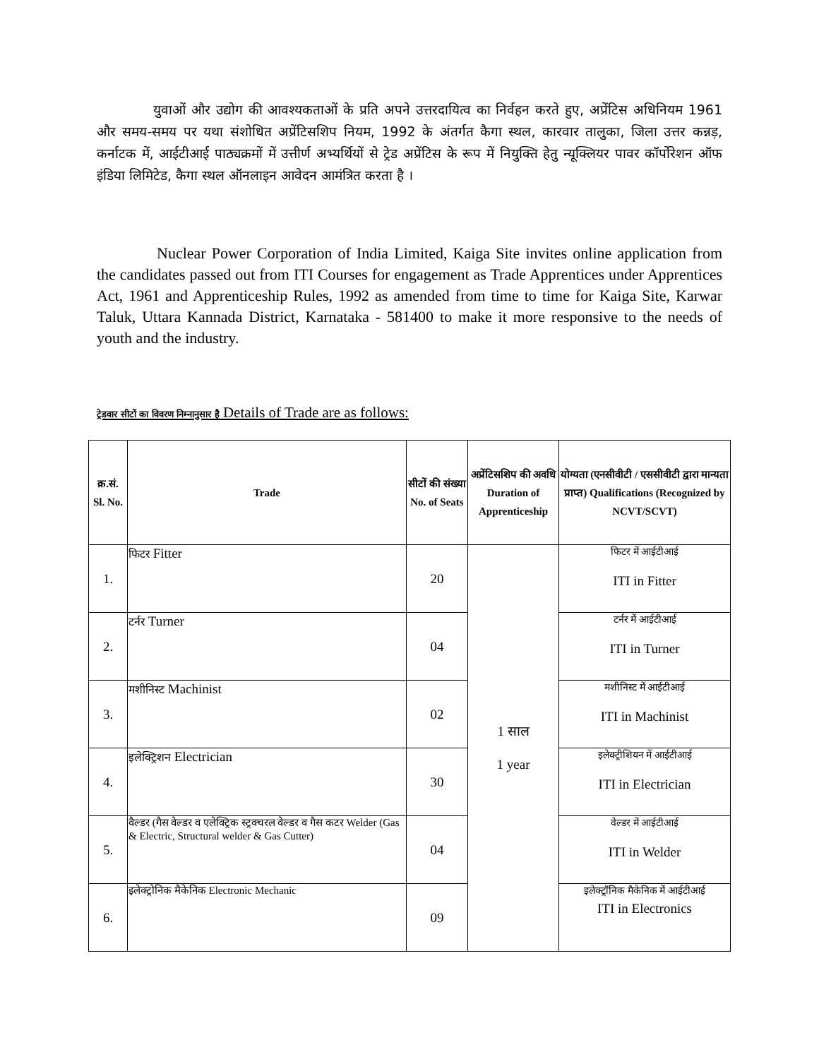युवाओं और उद्योग की आवश्यकताओं के प्रति अपने उत्तरदायित्व का निर्वहन करते हुए, अप्रेंटिस अधिनियम 1961 और समय-समय पर यथा संशोधित अप्रेंटिसशिप नियम, 1992 के अंतर्गत कैगा स्थल, कारवार तालुका, जिला उत्तर कन्नड़, कर्नाटक में, आईटीआई पाठ्यक्रमों में उत्तीर्ण अभ्यर्थियों से ट्रेड अप्रेंटिस के रूप में नियुक्ति हेतु न्यूक्लियर पावर कॉर्पोरेशन ऑफ इंडिया लिमिटेड, कैगा स्थल ऑनलाइन आवेदन आमंत्रित करता है ।
Nuclear Power Corporation of India Limited, Kaiga Site invites online application from the candidates passed out from ITI Courses for engagement as Trade Apprentices under Apprentices Act, 1961 and Apprenticeship Rules, 1992 as amended from time to time for Kaiga Site, Karwar Taluk, Uttara Kannada District, Karnataka - 581400 to make it more responsive to the needs of youth and the industry.
ट्रेडवार सीटों का विवरण निम्नानुसार है Details of Trade are as follows:
| क्र.सं. Sl. No. | Trade | सीटों की संख्या No. of Seats | अप्रेंटिसशिप की अवधि Duration of Apprenticeship | योग्यता (एनसीवीटी / एससीवीटी द्वारा मान्यता प्राप्त) Qualifications (Recognized by NCVT/SCVT) |
| --- | --- | --- | --- | --- |
| 1. | फिटर Fitter | 20 | 1 साल 1 year | फिटर में आईटीआई ITI in Fitter |
| 2. | टर्नर Turner | 04 | | टर्नर में आईटीआई ITI in Turner |
| 3. | मशीनिस्ट Machinist | 02 | | मशीनिस्ट में आईटीआई ITI in Machinist |
| 4. | इलेक्ट्रिशन Electrician | 30 | | इलेक्ट्रीशियन में आईटीआई ITI in Electrician |
| 5. | वैल्डर (गैस वेल्डर व एलेक्ट्रिक स्ट्रक्चरल वेल्डर व गैस कटर Welder (Gas & Electric, Structural welder & Gas Cutter) | 04 | | वेल्डर में आईटीआई ITI in Welder |
| 6. | इलेक्ट्रोनिक मैकेनिक Electronic Mechanic | 09 | | इलेक्ट्रॉनिक मैकेनिक में आईटीआई ITI in Electronics |